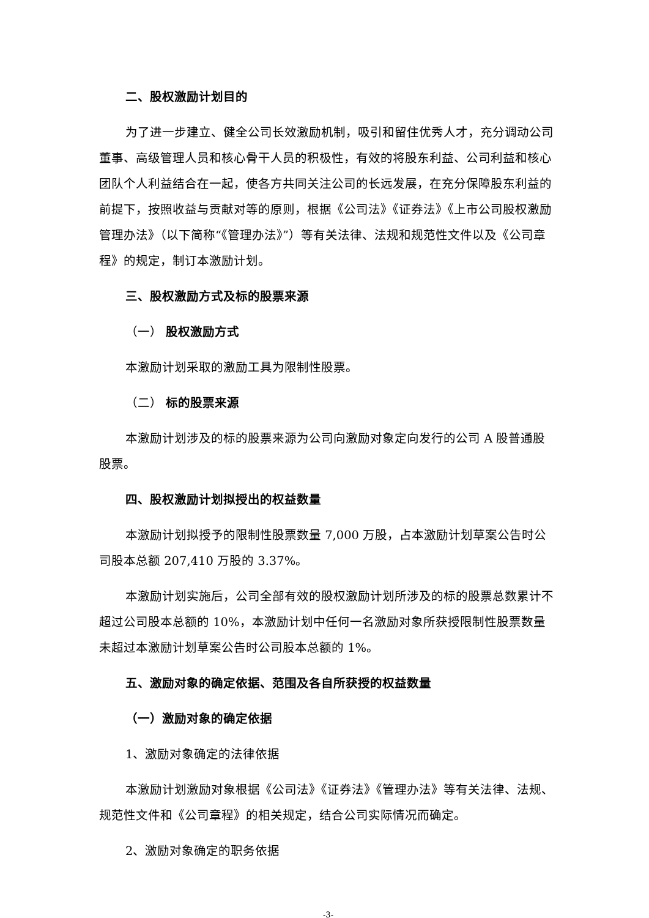二、股权激励计划目的
为了进一步建立、健全公司长效激励机制，吸引和留住优秀人才，充分调动公司董事、高级管理人员和核心骨干人员的积极性，有效的将股东利益、公司利益和核心团队个人利益结合在一起，使各方共同关注公司的长远发展，在充分保障股东利益的前提下，按照收益与贡献对等的原则，根据《公司法》《证券法》《上市公司股权激励管理办法》（以下简称“《管理办法》”）等有关法律、法规和规范性文件以及《公司章程》的规定，制订本激励计划。
三、股权激励方式及标的股票来源
（一） 股权激励方式
本激励计划采取的激励工具为限制性股票。
（二） 标的股票来源
本激励计划涉及的标的股票来源为公司向激励对象定向发行的公司 A 股普通股股票。
四、股权激励计划拟授出的权益数量
本激励计划拟授予的限制性股票数量 7,000 万股，占本激励计划草案公告时公司股本总额 207,410 万股的 3.37%。
本激励计划实施后，公司全部有效的股权激励计划所涉及的标的股票总数累计不超过公司股本总额的 10%，本激励计划中任何一名激励对象所获授限制性股票数量未超过本激励计划草案公告时公司股本总额的 1%。
五、激励对象的确定依据、范围及各自所获授的权益数量
（一）激励对象的确定依据
1、激励对象确定的法律依据
本激励计划激励对象根据《公司法》《证券法》《管理办法》等有关法律、法规、规范性文件和《公司章程》的相关规定，结合公司实际情况而确定。
2、激励对象确定的职务依据
-3-